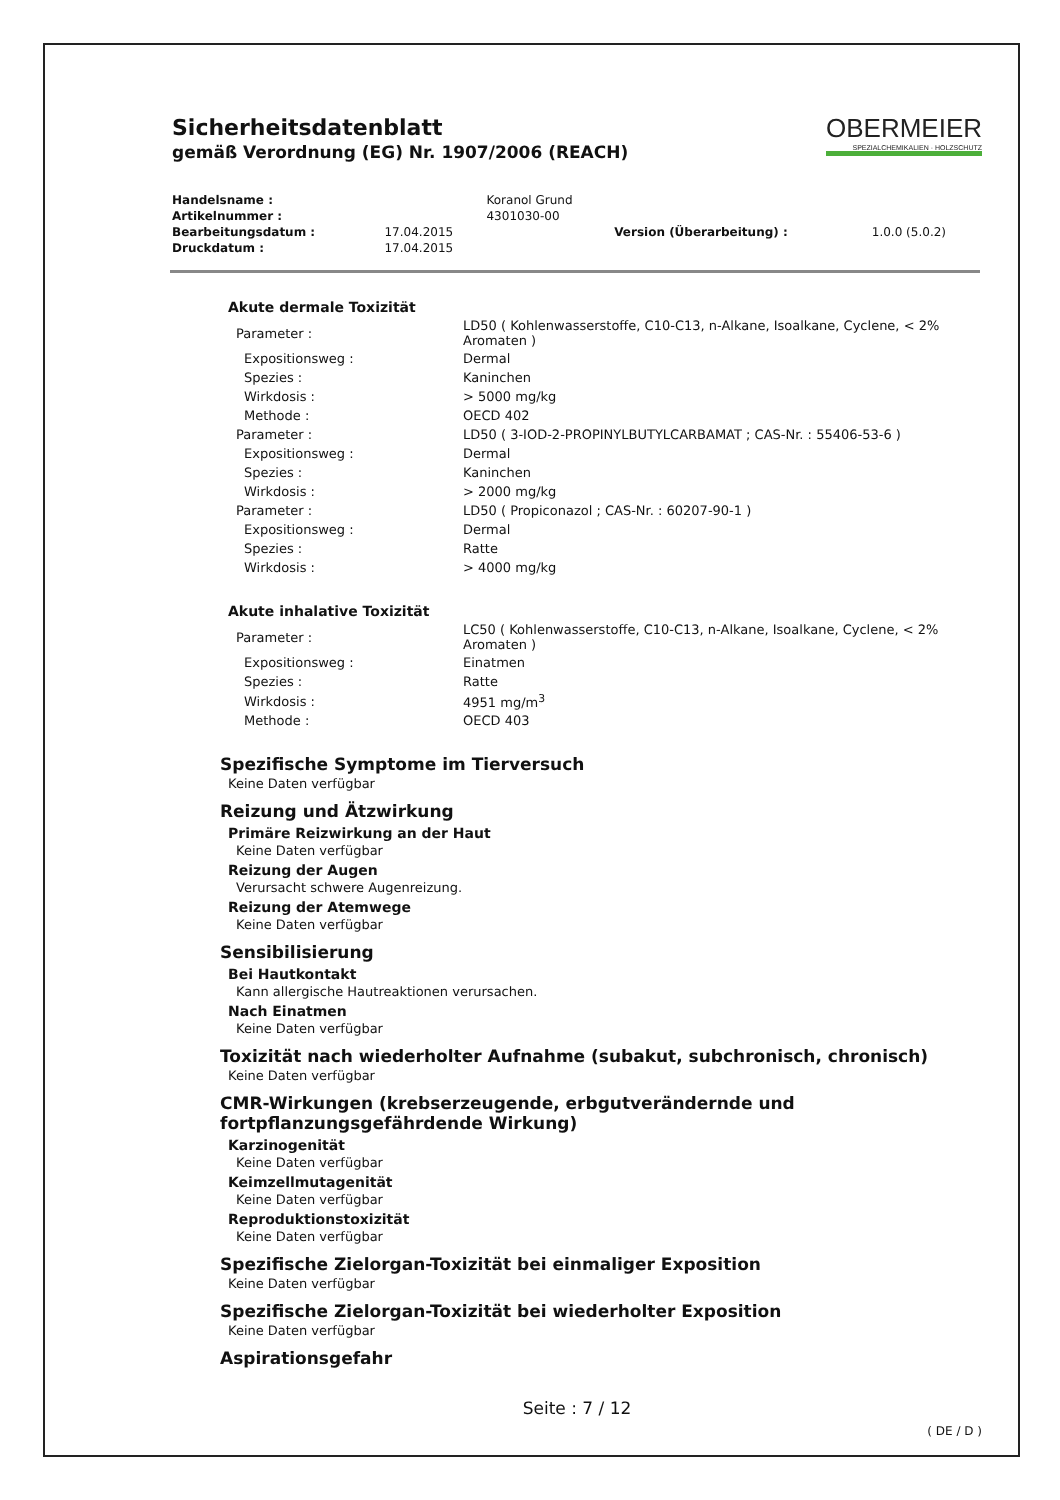Sicherheitsdatenblatt
gemäß Verordnung (EG) Nr. 1907/2006 (REACH)
OBERMEIER
SPEZIALCHEMIKALIEN · HOLZSCHUTZ
| Handelsname : | | Koranol Grund | | |
| Artikelnummer : | | 4301030-00 | | |
| Bearbeitungsdatum : | 17.04.2015 | | Version (Überarbeitung) : | 1.0.0 (5.0.2) |
| Druckdatum : | 17.04.2015 | | | |
Akute dermale Toxizität
| Parameter : | LD50 ( Kohlenwasserstoffe, C10-C13, n-Alkane, Isoalkane, Cyclene, < 2% Aromaten ) |
| Expositionsweg : | Dermal |
| Spezies : | Kaninchen |
| Wirkdosis : | > 5000 mg/kg |
| Methode : | OECD 402 |
| Parameter : | LD50 ( 3-IOD-2-PROPINYLBUTYLCARBAMAT ; CAS-Nr. : 55406-53-6 ) |
| Expositionsweg : | Dermal |
| Spezies : | Kaninchen |
| Wirkdosis : | > 2000 mg/kg |
| Parameter : | LD50 ( Propiconazol ; CAS-Nr. : 60207-90-1 ) |
| Expositionsweg : | Dermal |
| Spezies : | Ratte |
| Wirkdosis : | > 4000 mg/kg |
Akute inhalative Toxizität
| Parameter : | LC50 ( Kohlenwasserstoffe, C10-C13, n-Alkane, Isoalkane, Cyclene, < 2% Aromaten ) |
| Expositionsweg : | Einatmen |
| Spezies : | Ratte |
| Wirkdosis : | 4951 mg/m<sup>3</sup> |
| Methode : | OECD 403 |
Spezifische Symptome im Tierversuch
Keine Daten verfügbar
Reizung und Ätzwirkung
Primäre Reizwirkung an der Haut
Keine Daten verfügbar
Reizung der Augen
Verursacht schwere Augenreizung.
Reizung der Atemwege
Keine Daten verfügbar
Sensibilisierung
Bei Hautkontakt
Kann allergische Hautreaktionen verursachen.
Nach Einatmen
Keine Daten verfügbar
Toxizität nach wiederholter Aufnahme (subakut, subchronisch, chronisch)
Keine Daten verfügbar
CMR-Wirkungen (krebserzeugende, erbgutverändernde und
fortpflanzungsgefährdende Wirkung)
Karzinogenität
Keine Daten verfügbar
Keimzellmutagenität
Keine Daten verfügbar
Reproduktionstoxizität
Keine Daten verfügbar
Spezifische Zielorgan-Toxizität bei einmaliger Exposition
Keine Daten verfügbar
Spezifische Zielorgan-Toxizität bei wiederholter Exposition
Keine Daten verfügbar
Aspirationsgefahr
Seite : 7 / 12
( DE / D )